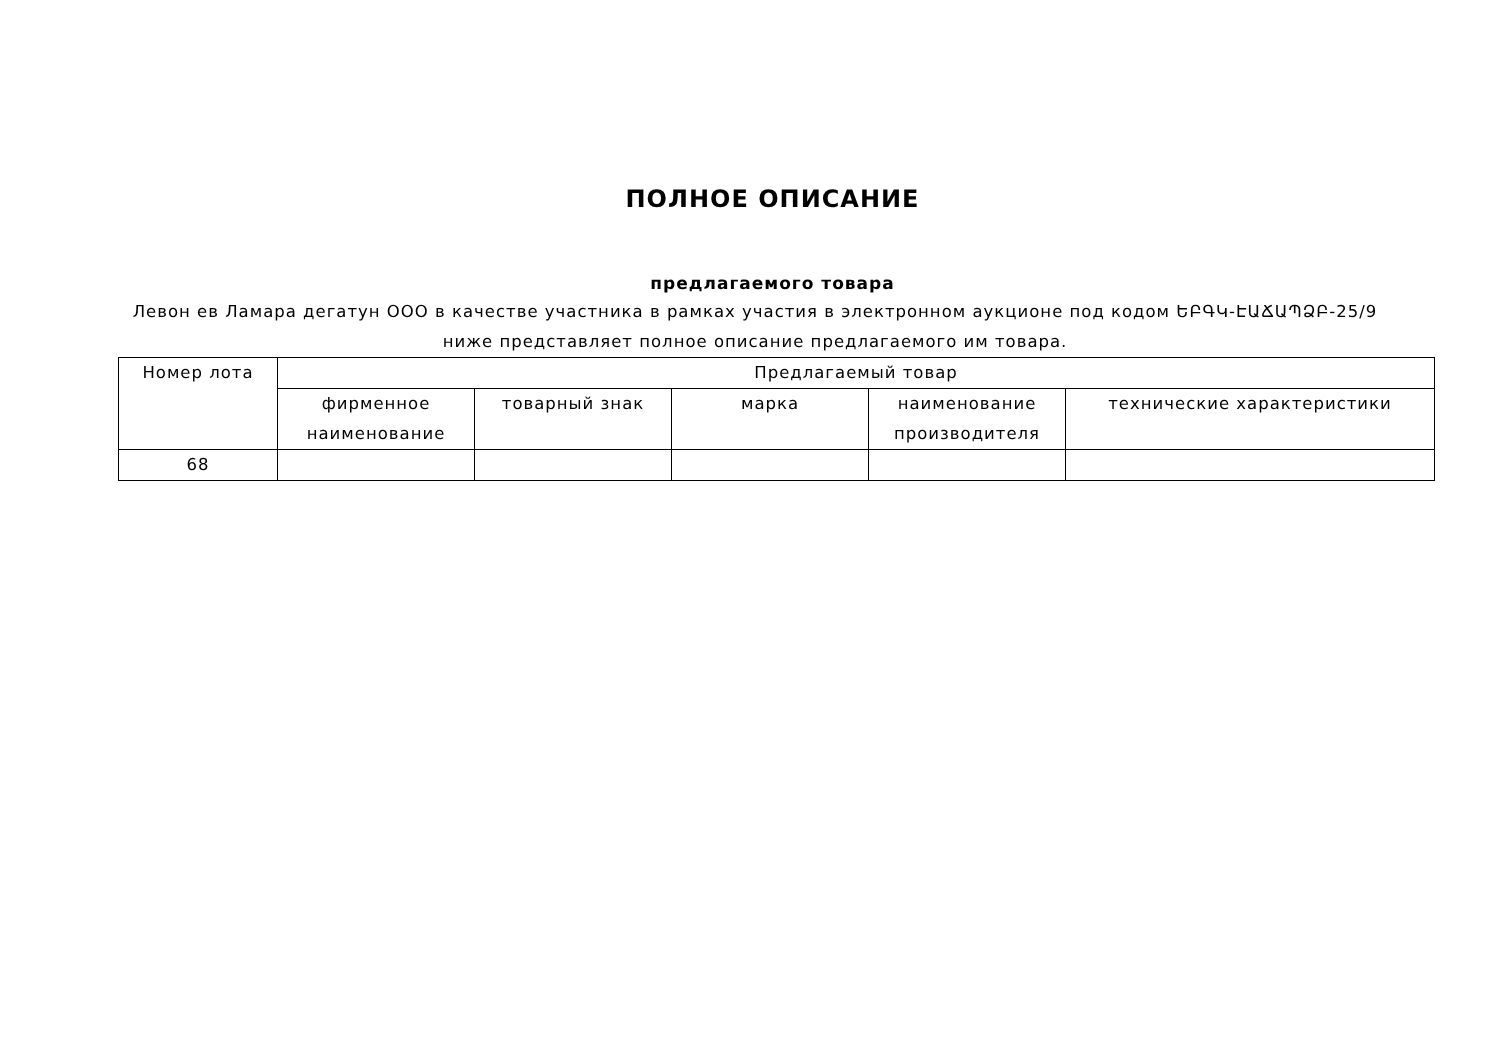ПОЛНОЕ ОПИСАНИЕ
предлагаемого товара
Левон ев Ламара дегатун ООО в качестве участника в рамках участия в электронном аукционе под кодом ԵԲԳԿ-ԷԱՃԱՊՁԲ-25/9 ниже представляет полное описание предлагаемого им товара.
| Номер лота | Предлагаемый товар | | | | |
| --- | --- | --- | --- | --- | --- |
| | фирменное наименование | товарный знак | марка | наименование производителя | технические характеристики |
| 68 | | | | | |